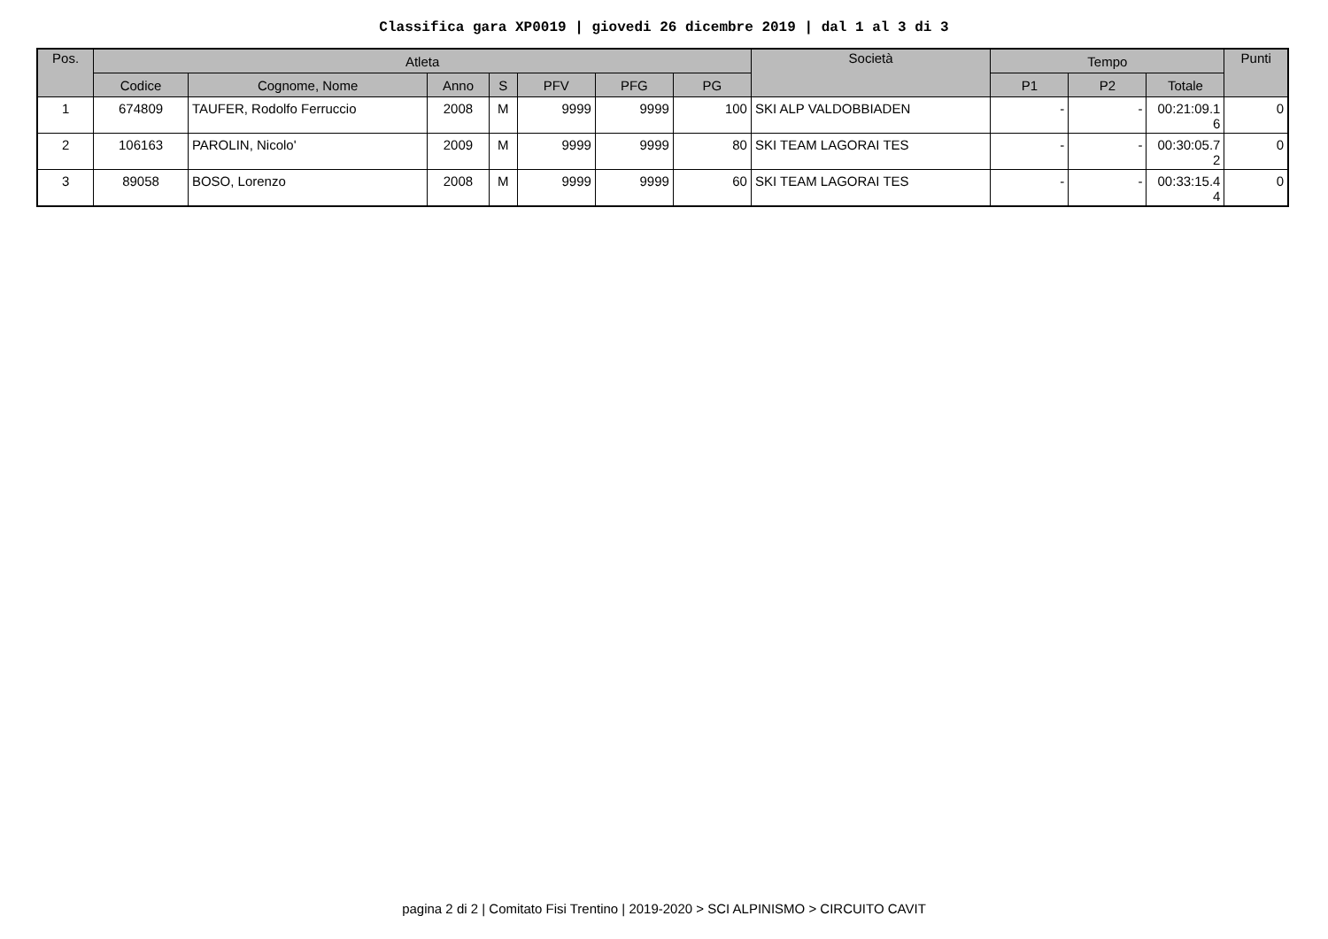Classifica gara XP0019 | giovedi 26 dicembre 2019 | dal 1 al 3 di 3
| Pos. | Atleta | | | | | | | Società | Tempo | | | Punti |
| --- | --- | --- | --- | --- | --- | --- | --- | --- | --- | --- | --- | --- |
| | Codice | Cognome, Nome | Anno | S | PFV | PFG | PG | | P1 | P2 | Totale | |
| 1 | 674809 | TAUFER, Rodolfo Ferruccio | 2008 | M | 9999 | 9999 | 100 | SKI ALP VALDOBBIADEN | - | - | 00:21:09.1 6 | 0 |
| 2 | 106163 | PAROLIN, Nicolo' | 2009 | M | 9999 | 9999 | 80 | SKI TEAM LAGORAI TES | - | - | 00:30:05.7 2 | 0 |
| 3 | 89058 | BOSO, Lorenzo | 2008 | M | 9999 | 9999 | 60 | SKI TEAM LAGORAI TES | - | - | 00:33:15.4 4 | 0 |
pagina 2 di 2 | Comitato Fisi Trentino | 2019-2020 > SCI ALPINISMO > CIRCUITO CAVIT